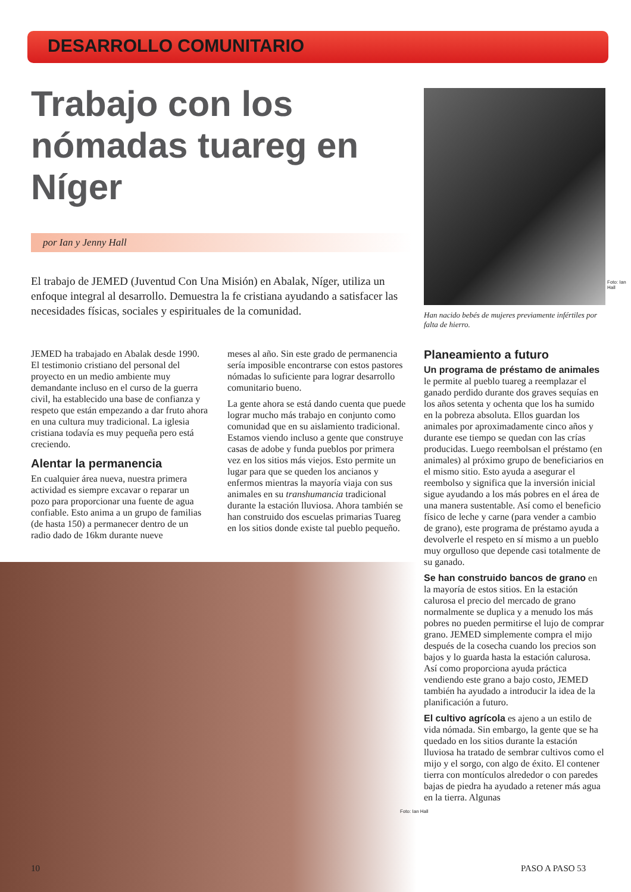DESARROLLO COMUNITARIO
Trabajo con los nómadas tuareg en Níger
por Ian y Jenny Hall
El trabajo de JEMED (Juventud Con Una Misión) en Abalak, Níger, utiliza un enfoque integral al desarrollo. Demuestra la fe cristiana ayudando a satisfacer las necesidades físicas, sociales y espirituales de la comunidad.
Foto: Ian Hall
Han nacido bebés de mujeres previamente infértiles por falta de hierro.
JEMED ha trabajado en Abalak desde 1990. El testimonio cristiano del personal del proyecto en un medio ambiente muy demandante incluso en el curso de la guerra civil, ha establecido una base de confianza y respeto que están empezando a dar fruto ahora en una cultura muy tradicional. La iglesia cristiana todavía es muy pequeña pero está creciendo.
Alentar la permanencia
En cualquier área nueva, nuestra primera actividad es siempre excavar o reparar un pozo para proporcionar una fuente de agua confiable. Esto anima a un grupo de familias (de hasta 150) a permanecer dentro de un radio dado de 16km durante nueve
meses al año. Sin este grado de permanencia sería imposible encontrarse con estos pastores nómadas lo suficiente para lograr desarrollo comunitario bueno.
La gente ahora se está dando cuenta que puede lograr mucho más trabajo en conjunto como comunidad que en su aislamiento tradicional. Estamos viendo incluso a gente que construye casas de adobe y funda pueblos por primera vez en los sitios más viejos. Esto permite un lugar para que se queden los ancianos y enfermos mientras la mayoría viaja con sus animales en su transhumancia tradicional durante la estación lluviosa. Ahora también se han construido dos escuelas primarias Tuareg en los sitios donde existe tal pueblo pequeño.
Planeamiento a futuro
Un programa de préstamo de animales le permite al pueblo tuareg a reemplazar el ganado perdido durante dos graves sequías en los años setenta y ochenta que los ha sumido en la pobreza absoluta. Ellos guardan los animales por aproximadamente cinco años y durante ese tiempo se quedan con las crías producidas. Luego reembolsan el préstamo (en animales) al próximo grupo de beneficiarios en el mismo sitio. Esto ayuda a asegurar el reembolso y significa que la inversión inicial sigue ayudando a los más pobres en el área de una manera sustentable. Así como el beneficio físico de leche y carne (para vender a cambio de grano), este programa de préstamo ayuda a devolverle el respeto en sí mismo a un pueblo muy orgulloso que depende casi totalmente de su ganado.
Se han construido bancos de grano en la mayoría de estos sitios. En la estación calurosa el precio del mercado de grano normalmente se duplica y a menudo los más pobres no pueden permitirse el lujo de comprar grano. JEMED simplemente compra el mijo después de la cosecha cuando los precios son bajos y lo guarda hasta la estación calurosa. Así como proporciona ayuda práctica vendiendo este grano a bajo costo, JEMED también ha ayudado a introducir la idea de la planificación a futuro.
El cultivo agrícola es ajeno a un estilo de vida nómada. Sin embargo, la gente que se ha quedado en los sitios durante la estación lluviosa ha tratado de sembrar cultivos como el mijo y el sorgo, con algo de éxito. El contener tierra con montículos alrededor o con paredes bajas de piedra ha ayudado a retener más agua en la tierra. Algunas
Foto: Ian Hall
10 PASO A PASO 53